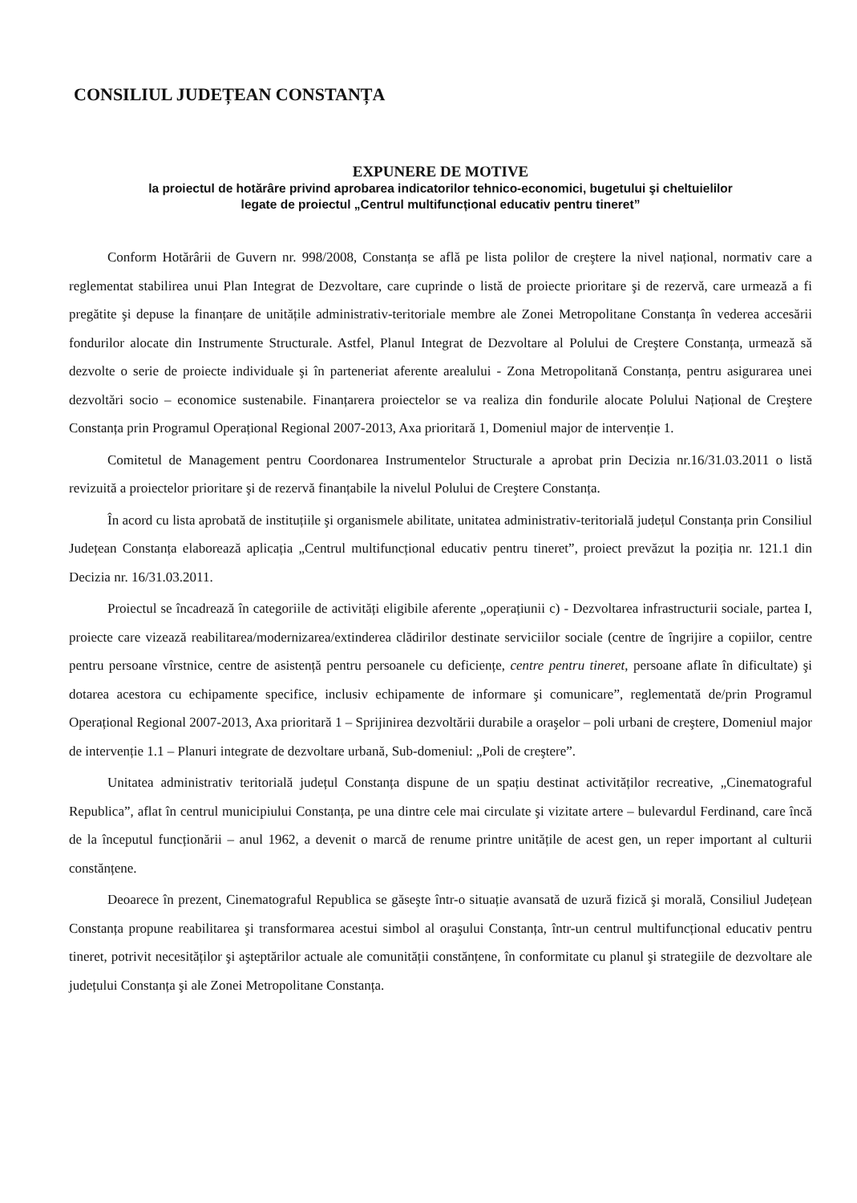CONSILIUL JUDEȚEAN CONSTANȚA
EXPUNERE DE MOTIVE
la proiectul de hotărâre privind aprobarea indicatorilor tehnico-economici, bugetului şi cheltuielilor
legate de proiectul „Centrul multifuncțional educativ pentru tineret”
Conform Hotărârii de Guvern nr. 998/2008, Constanța se află pe lista polilor de creştere la nivel național, normativ care a reglementat stabilirea unui Plan Integrat de Dezvoltare, care cuprinde o listă de proiecte prioritare şi de rezervă, care urmează a fi pregătite şi depuse la finanțare de unitățile administrativ-teritoriale membre ale Zonei Metropolitane Constanța în vederea accesării fondurilor alocate din Instrumente Structurale. Astfel, Planul Integrat de Dezvoltare al Polului de Creştere Constanța, urmează să dezvolte o serie de proiecte individuale şi în parteneriat aferente arealului - Zona Metropolitană Constanța, pentru asigurarea unei dezvoltări socio – economice sustenabile. Finanțarera proiectelor se va realiza din fondurile alocate Polului Național de Creştere Constanța prin Programul Operațional Regional 2007-2013, Axa prioritară 1, Domeniul major de intervenție 1.
Comitetul de Management pentru Coordonarea Instrumentelor Structurale a aprobat prin Decizia nr.16/31.03.2011 o listă revizuită a proiectelor prioritare şi de rezervă finanțabile la nivelul Polului de Creştere Constanța.
În acord cu lista aprobată de instituțiile şi organismele abilitate, unitatea administrativ-teritorială județul Constanța prin Consiliul Județean Constanța elaborează aplicația „Centrul multifuncțional educativ pentru tineret”, proiect prevăzut la poziția nr. 121.1 din Decizia nr. 16/31.03.2011.
Proiectul se încadrează în categoriile de activități eligibile aferente „operațiunii c) - Dezvoltarea infrastructurii sociale, partea I, proiecte care vizează reabilitarea/modernizarea/extinderea clădirilor destinate serviciilor sociale (centre de îngrijire a copiilor, centre pentru persoane vîrstnice, centre de asistență pentru persoanele cu deficiențe, centre pentru tineret, persoane aflate în dificultate) şi dotarea acestora cu echipamente specifice, inclusiv echipamente de informare şi comunicare”, reglementată de/prin Programul Operațional Regional 2007-2013, Axa prioritară 1 – Sprijinirea dezvoltării durabile a oraşelor – poli urbani de creştere, Domeniul major de intervenție 1.1 – Planuri integrate de dezvoltare urbană, Sub-domeniul: „Poli de creştere”.
Unitatea administrativ teritorială județul Constanța dispune de un spațiu destinat activităților recreative, „Cinematograful Republica”, aflat în centrul municipiului Constanța, pe una dintre cele mai circulate şi vizitate artere – bulevardul Ferdinand, care încă de la începutul funcționării – anul 1962, a devenit o marcă de renume printre unitățile de acest gen, un reper important al culturii constănțene.
Deoarece în prezent, Cinematograful Republica se găseşte într-o situație avansată de uzură fizică şi morală, Consiliul Județean Constanța propune reabilitarea şi transformarea acestui simbol al oraşului Constanța, într-un centrul multifuncțional educativ pentru tineret, potrivit necesităților şi aşteptărilor actuale ale comunității constănțene, în conformitate cu planul şi strategiile de dezvoltare ale județului Constanța şi ale Zonei Metropolitane Constanța.